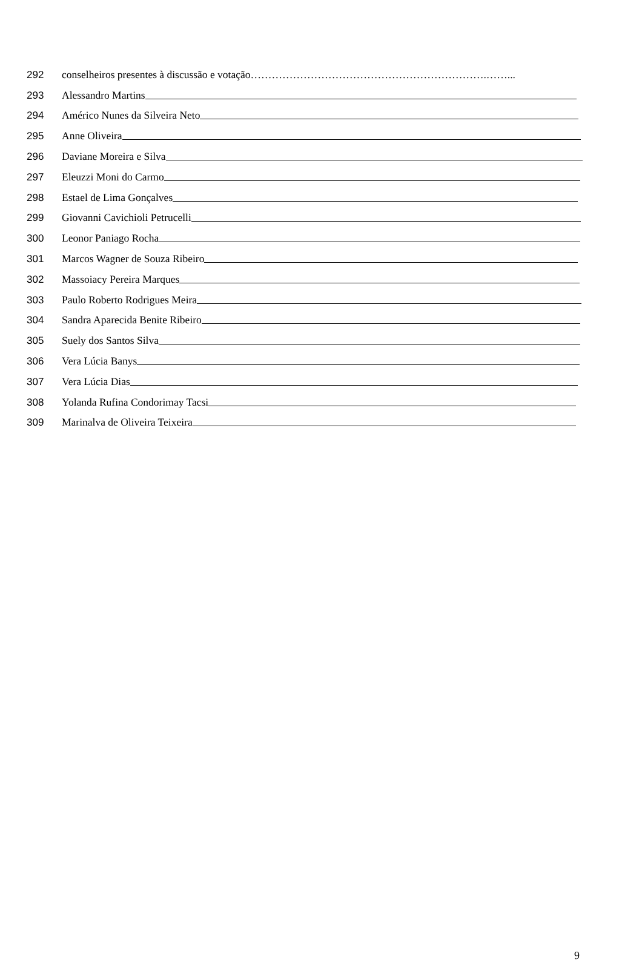292 conselheiros presentes à discussão e votação………………………………………………………….……...
293 Alessandro Martins
294 Américo Nunes da Silveira Neto
295 Anne Oliveira
296 Daviane Moreira e Silva
297 Eleuzzi Moni do Carmo
298 Estael de Lima Gonçalves
299 Giovanni Cavichioli Petrucelli
300 Leonor Paniago Rocha
301 Marcos Wagner de Souza Ribeiro
302 Massoiacy Pereira Marques
303 Paulo Roberto Rodrigues Meira
304 Sandra Aparecida Benite Ribeiro
305 Suely dos Santos Silva
306 Vera Lúcia Banys
307 Vera Lúcia Dias
308 Yolanda Rufina Condorimay Tacsi
309 Marinalva de Oliveira Teixeira
9